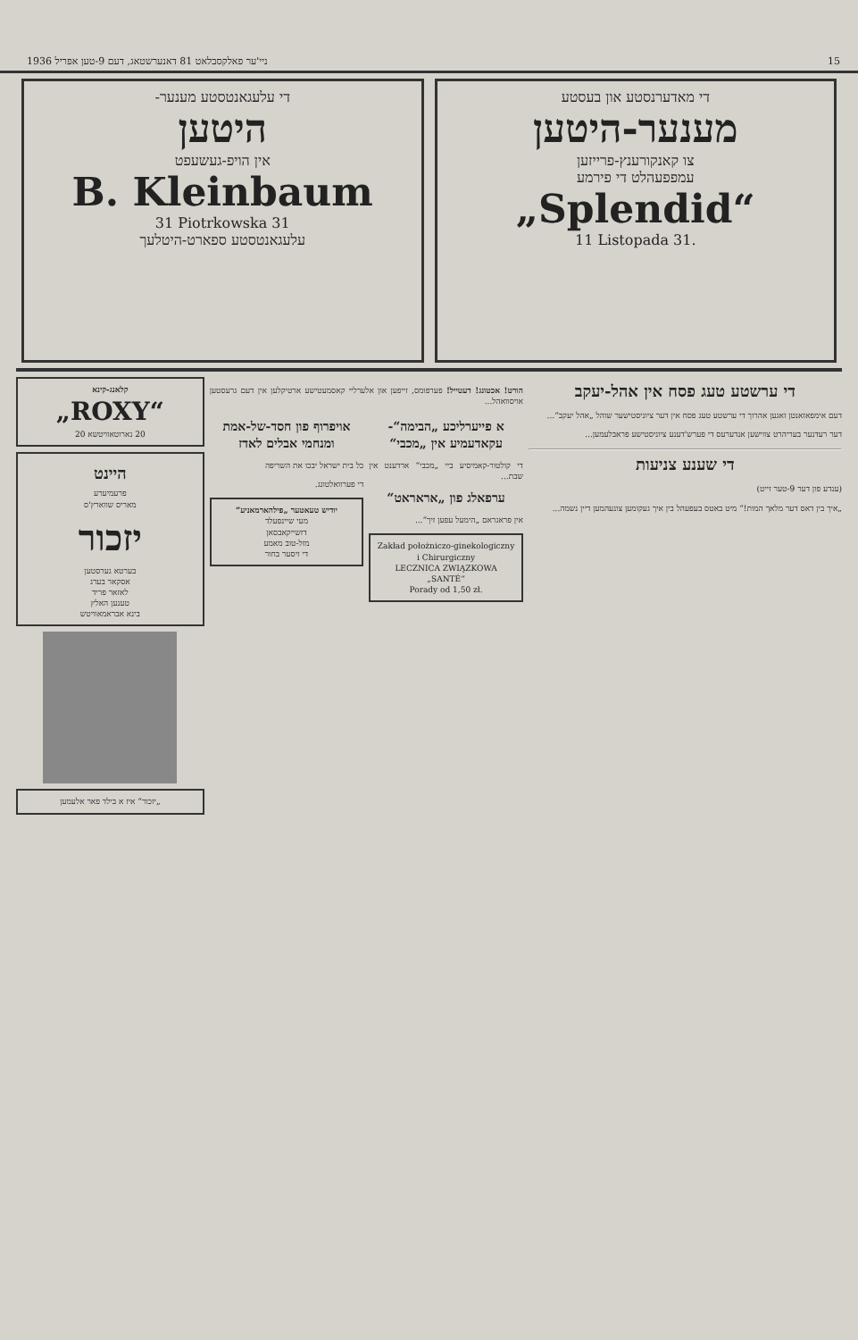15 ניי'ער פאלקסבלאט 81 דאנערשטאג, דעם 9-טען אפריל 1936
די מאדערנסטע און בעסטע
מענער-היטען
צו קאנקורענץ-פרייזען
עמפפעהלט די פירמע
„Splendid“
11 Listopada 31.
די עלעגאנטסטע מענער-
היטען
אין הויפ-געשעפט
B. Kleinbaum
31 Piotrkowska 31
עלעגאנטסטע ספארט-היטלעך
די ערשטע טעג פסח אין אהל-יעקב
דעם אימפאזאנטן זאגען אהרוך די ערשטע טעג פסח אין דער ציוניסטישער שוהל „אהל יעקב“...
דער רעדנער בעריהרט צווישען אנדערעס די פערש'דענע ציוניסטישע פראבלעמען...
די שענע צניעות
(ענדע פון דער 9-טער זייט)
„איך בין דאס דער מלאך המות!“ מיט באטס בעפעהל בין איך געקומען צונעהמען דיין נשמה...
הורט! אכטונג! דעטייל! פערפומס, זייפען און אלערליי קאסמעטישע ארטיקלען אין דעם גרעסטען אויסוואהל...
א פייערליכע „הבימה“-עקאדעמיע אין „מכבי“
די קולטור-קאמיסיע ביי „מכבי“ ארדענט אין שבת...
ערפאלג פון „אראראט“
אין פראגראם „הימעל עפען זיך“...
Zakład położniczo-ginekologiczny i Chirurgiczny
LECZNICA ZWIĄZKOWA „SANTÉ“
Porady od 1,50 zł.
אויפרוף פון חסד-של-אמת ומנחמי אבלים לאדז
כל בית ישראל יבכו את השריפה
די פערוואלטונג.
יודיש טעאטער „פילהארמאניע“
מעי שיינפעלד
דזשייקאבסאן
מזל-טוב מאמע
די זיסער בחור
קלאנג-קינא
„ROXY“
20 נארוטאוויטשא 20
היינט
פרעמיערע
מאריס שווארץ'ס
יזכור
בערטא גערסטען
אסקאר בערג
לאזאר פריד
טענען האלץ
בינא אבראמאוויטש
„יזכור“ איז א בילד פאר אלעמען